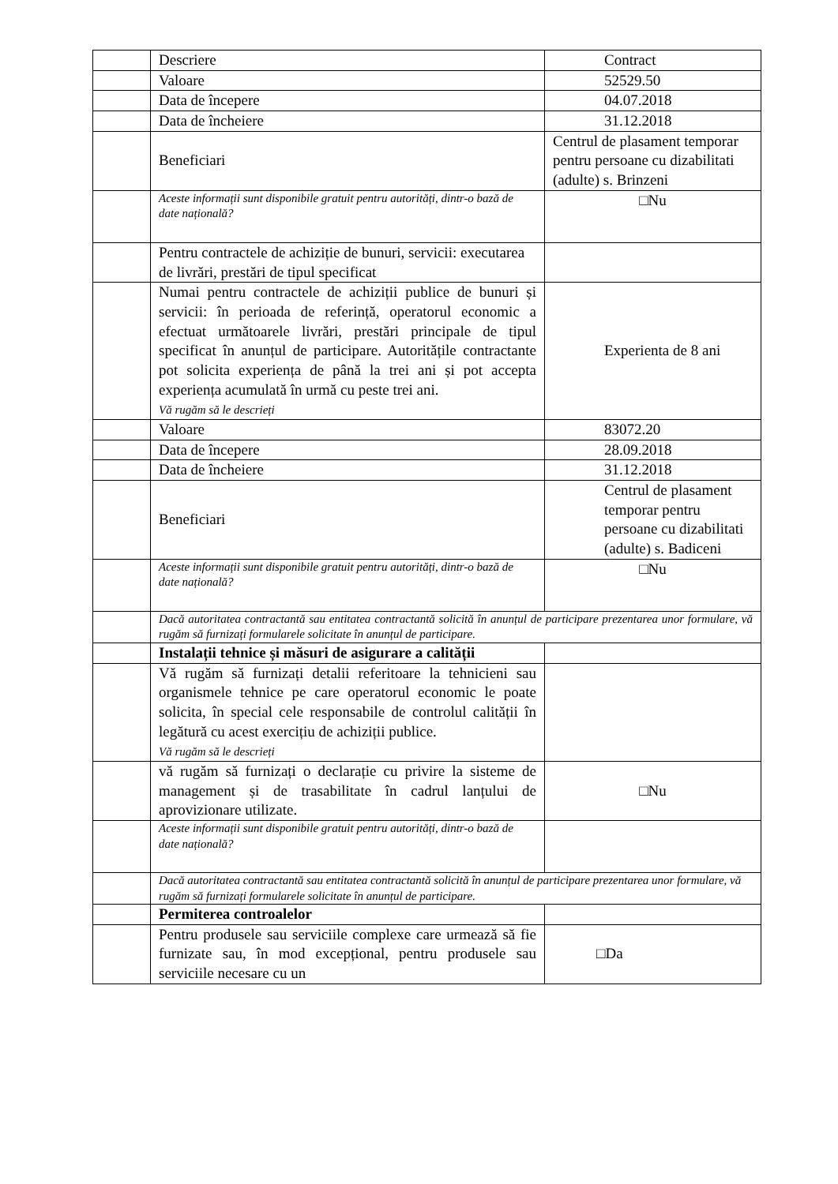| | Descriere | Contract |
| | Valoare | 52529.50 |
| | Data de începere | 04.07.2018 |
| | Data de încheiere | 31.12.2018 |
| | Beneficiari | Centrul de plasament temporar pentru persoane cu dizabilitati (adulte) s. Brinzeni |
| | Aceste informații sunt disponibile gratuit pentru autorități, dintr-o bază de date națională? | □Nu |
| | Pentru contractele de achiziție de bunuri, servicii: executarea de livrări, prestări de tipul specificat | |
| | Numai pentru contractele de achiziții publice de bunuri și servicii: în perioada de referință, operatorul economic a efectuat următoarele livrări, prestări principale de tipul specificat în anunțul de participare. Autoritățile contractante pot solicita experiența de până la trei ani și pot accepta experiența acumulată în urmă cu peste trei ani. Vă rugăm să le descrieți | Experienta de 8 ani |
| | Valoare | 83072.20 |
| | Data de începere | 28.09.2018 |
| | Data de încheiere | 31.12.2018 |
| | Beneficiari | Centrul de plasament temporar pentru persoane cu dizabilitati (adulte) s. Badiceni |
| | Aceste informații sunt disponibile gratuit pentru autorități, dintr-o bază de date națională? | □Nu |
| | Dacă autoritatea contractantă sau entitatea contractantă solicită în anunțul de participare prezentarea unor formulare, vă rugăm să furnizați formularele solicitate în anunțul de participare. | |
| | Instalații tehnice și măsuri de asigurare a calității | |
| | Vă rugăm să furnizați detalii referitoare la tehnicieni sau organismele tehnice pe care operatorul economic le poate solicita, în special cele responsabile de controlul calității în legătură cu acest exercițiu de achiziții publice. Vă rugăm să le descrieți | |
| | vă rugăm să furnizați o declarație cu privire la sisteme de management și de trasabilitate în cadrul lanțului de aprovizionare utilizate. | □Nu |
| | Aceste informații sunt disponibile gratuit pentru autorități, dintr-o bază de date națională? | |
| | Dacă autoritatea contractantă sau entitatea contractantă solicită în anunțul de participare prezentarea unor formulare, vă rugăm să furnizați formularele solicitate în anunțul de participare. | |
| | Permiterea controalelor | |
| | Pentru produsele sau serviciile complexe care urmează să fie furnizate sau, în mod excepțional, pentru produsele sau serviciile necesare cu un | □Da |